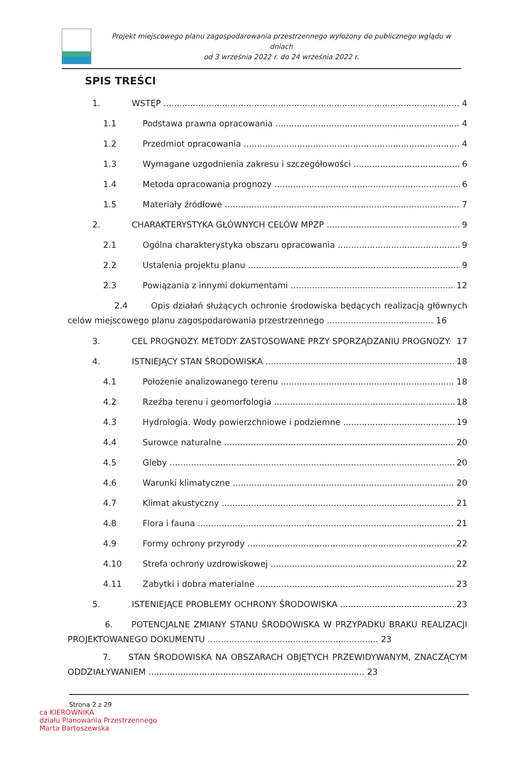Projekt miejscowego planu zagospodarowania przestrzennego wyłożony do publicznego wglądu w dniach
od 3 września 2022 r. do 24 września 2022 r.
SPIS TREŚCI
1. WSTĘP 4
1.1 Podstawa prawna opracowania 4
1.2 Przedmiot opracowania 4
1.3 Wymagane uzgodnienia zakresu i szczegółowości 6
1.4 Metoda opracowania prognozy 6
1.5 Materiały źródłowe 7
2. CHARAKTERYSTYKA GŁÓWNYCH CELÓW MPZP 9
2.1 Ogólna charakterystyka obszaru opracowania 9
2.2 Ustalenia projektu planu 9
2.3 Powiązania z innymi dokumentami 12
2.4 Opis działań służących ochronie środowiska będących realizacją głównych celów miejscowego planu zagospodarowania przestrzennego ........................................ 16
3. CEL PROGNOZY. METODY ZASTOSOWANE PRZY SPORZĄDZANIU PROGNOZY. 17
4. ISTNIEJĄCY STAN ŚRODOWISKA 18
4.1 Położenie analizowanego terenu 18
4.2 Rzeźba terenu i geomorfologia 18
4.3 Hydrologia. Wody powierzchniowe i podziemne 19
4.4 Surowce naturalne 20
4.5 Gleby 20
4.6 Warunki klimatyczne 20
4.7 Klimat akustyczny 21
4.8 Flora i fauna 21
4.9 Formy ochrony przyrody 22
4.10 Strefa ochrony uzdrowiskowej 22
4.11 Zabytki i dobra materialne 23
5. ISTENIEJĄCE PROBLEMY OCHRONY ŚRODOWISKA 23
6. POTENCJALNE ZMIANY STANU ŚRODOWISKA W PRZYPADKU BRAKU REALIZACJI PROJEKTOWANEGO DOKUMENTU ................................................................ 23
7. STAN ŚRODOWISKA NA OBSZARACH OBJĘTYCH PRZEWIDYWANYM, ZNACZĄCYM ODDZIAŁYWANIEM ................................................................................. 23
Strona 2 z 29
ca KIEROWNIKA
działu Planowania Przestrzennego
Marta Bartoszewska